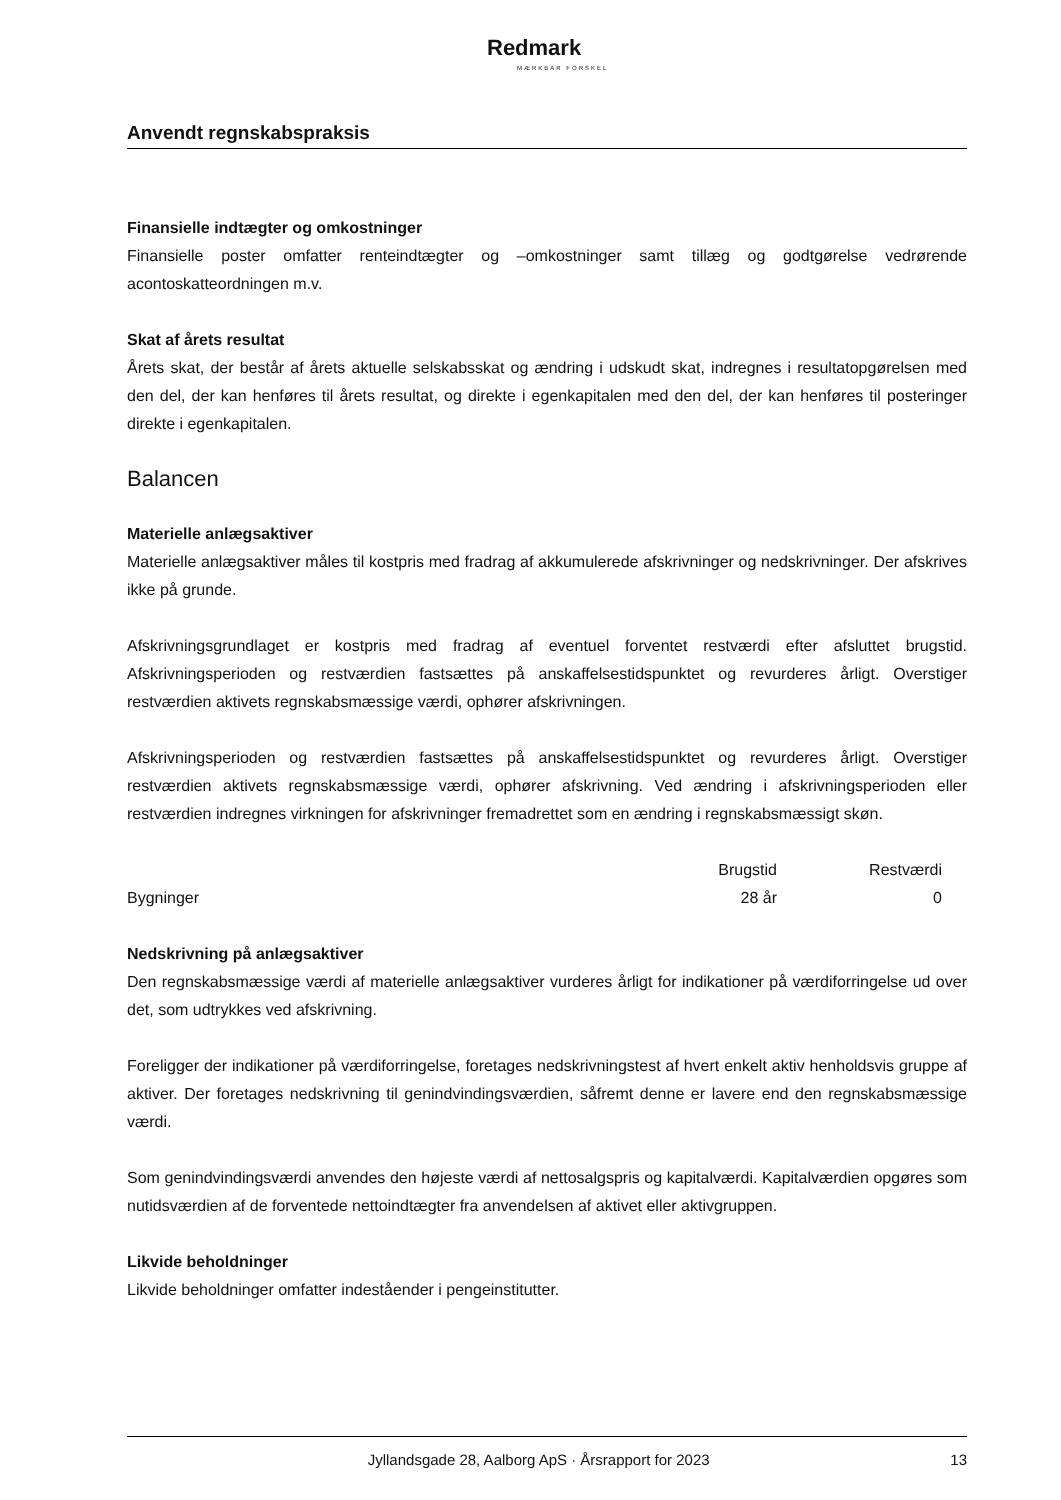Redmark
MÆRKBAR FORSKEL
Anvendt regnskabspraksis
Finansielle indtægter og omkostninger
Finansielle poster omfatter renteindtægter og –omkostninger samt tillæg og godtgørelse vedrørende acontoskatteordningen m.v.
Skat af årets resultat
Årets skat, der består af årets aktuelle selskabsskat og ændring i udskudt skat, indregnes i resultatopgørelsen med den del, der kan henføres til årets resultat, og direkte i egenkapitalen med den del, der kan henføres til posteringer direkte i egenkapitalen.
Balancen
Materielle anlægsaktiver
Materielle anlægsaktiver måles til kostpris med fradrag af akkumulerede afskrivninger og nedskrivninger. Der afskrives ikke på grunde.
Afskrivningsgrundlaget er kostpris med fradrag af eventuel forventet restværdi efter afsluttet brugstid. Afskrivningsperioden og restværdien fastsættes på anskaffelsestidspunktet og revurderes årligt. Overstiger restværdien aktivets regnskabsmæssige værdi, ophører afskrivningen.
Afskrivningsperioden og restværdien fastsættes på anskaffelsestidspunktet og revurderes årligt. Overstiger restværdien aktivets regnskabsmæssige værdi, ophører afskrivning. Ved ændring i afskrivningsperioden eller restværdien indregnes virkningen for afskrivninger fremadrettet som en ændring i regnskabsmæssigt skøn.
| | Brugstid | Restværdi |
| --- | --- | --- |
| Bygninger | 28 år | 0 |
Nedskrivning på anlægsaktiver
Den regnskabsmæssige værdi af materielle anlægsaktiver vurderes årligt for indikationer på værdiforringelse ud over det, som udtrykkes ved afskrivning.
Foreligger der indikationer på værdiforringelse, foretages nedskrivningstest af hvert enkelt aktiv henholdsvis gruppe af aktiver. Der foretages nedskrivning til genindvindingsværdien, såfremt denne er lavere end den regnskabsmæssige værdi.
Som genindvindingsværdi anvendes den højeste værdi af nettosalgspris og kapitalværdi. Kapitalværdien opgøres som nutidsværdien af de forventede nettoindtægter fra anvendelsen af aktivet eller aktivgruppen.
Likvide beholdninger
Likvide beholdninger omfatter indeståender i pengeinstitutter.
Jyllandsgade 28, Aalborg ApS · Årsrapport for 2023 13